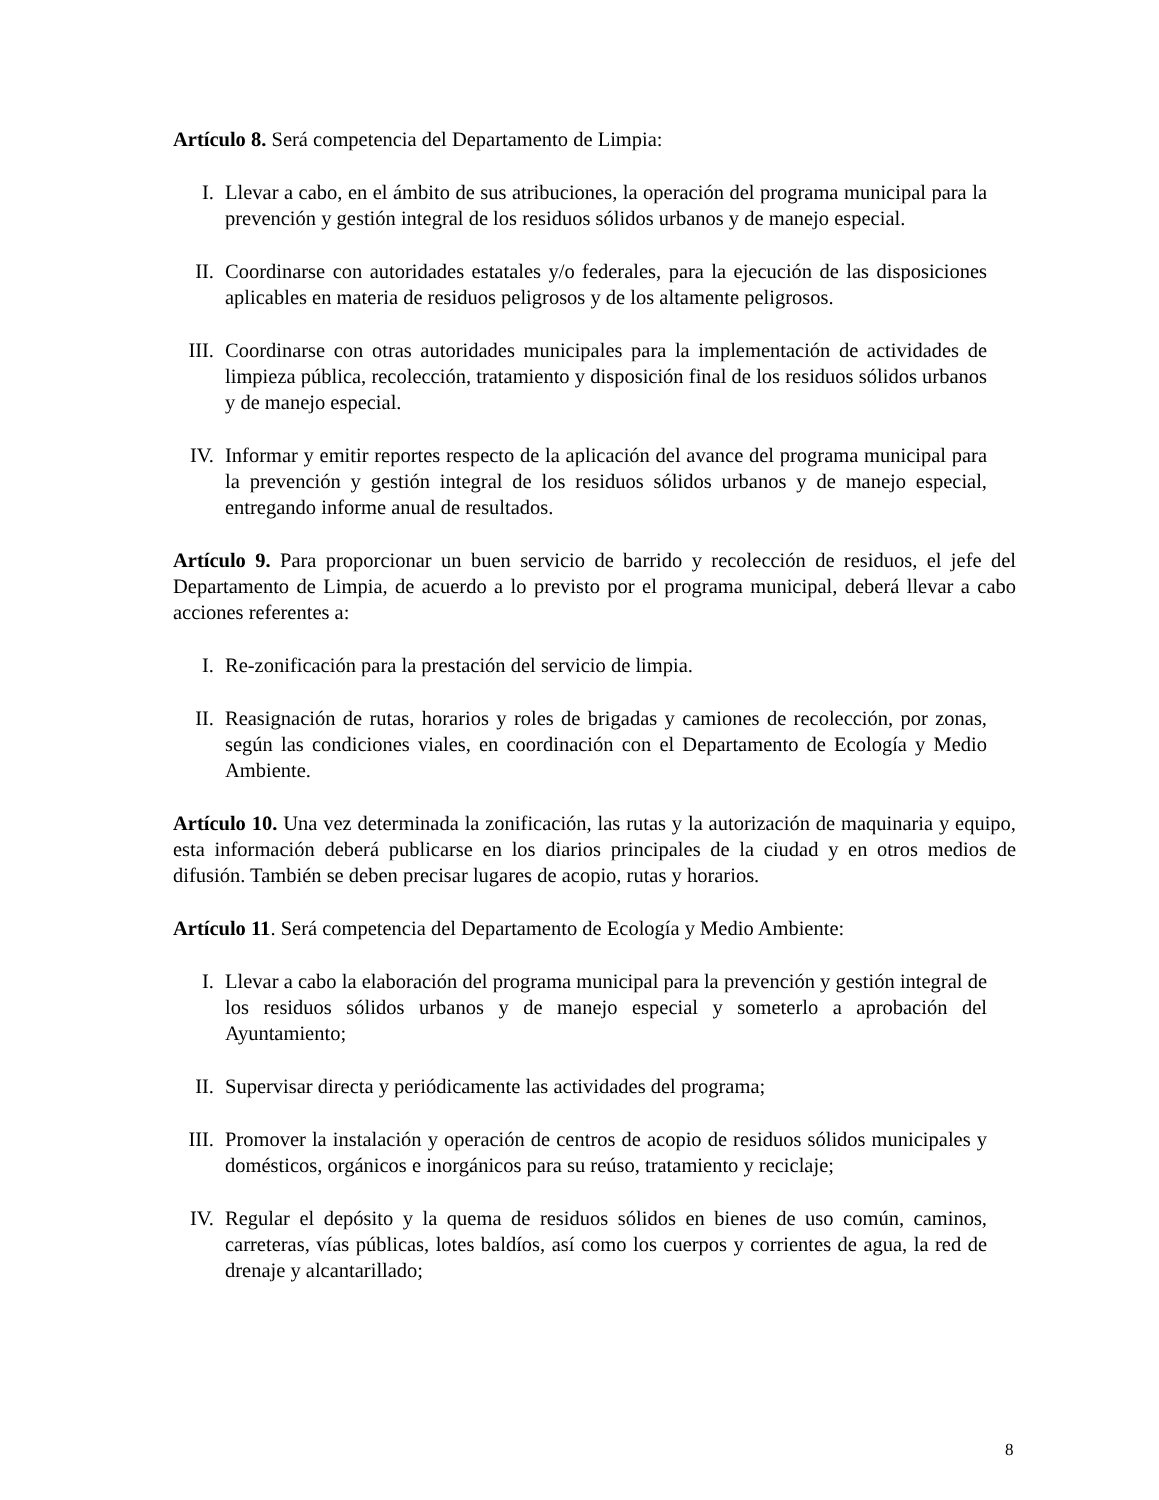Artículo 8. Será competencia del Departamento de Limpia:
I. Llevar a cabo, en el ámbito de sus atribuciones, la operación del programa municipal para la prevención y gestión integral de los residuos sólidos urbanos y de manejo especial.
II. Coordinarse con autoridades estatales y/o federales, para la ejecución de las disposiciones aplicables en materia de residuos peligrosos y de los altamente peligrosos.
III. Coordinarse con otras autoridades municipales para la implementación de actividades de limpieza pública, recolección, tratamiento y disposición final de los residuos sólidos urbanos y de manejo especial.
IV. Informar y emitir reportes respecto de la aplicación del avance del programa municipal para la prevención y gestión integral de los residuos sólidos urbanos y de manejo especial, entregando informe anual de resultados.
Artículo 9. Para proporcionar un buen servicio de barrido y recolección de residuos, el jefe del Departamento de Limpia, de acuerdo a lo previsto por el programa municipal, deberá llevar a cabo acciones referentes a:
I. Re-zonificación para la prestación del servicio de limpia.
II. Reasignación de rutas, horarios y roles de brigadas y camiones de recolección, por zonas, según las condiciones viales, en coordinación con el Departamento de Ecología y Medio Ambiente.
Artículo 10. Una vez determinada la zonificación, las rutas y la autorización de maquinaria y equipo, esta información deberá publicarse en los diarios principales de la ciudad y en otros medios de difusión. También se deben precisar lugares de acopio, rutas y horarios.
Artículo 11. Será competencia del Departamento de Ecología y Medio Ambiente:
I. Llevar a cabo la elaboración del programa municipal para la prevención y gestión integral de los residuos sólidos urbanos y de manejo especial y someterlo a aprobación del Ayuntamiento;
II. Supervisar directa y periódicamente las actividades del programa;
III. Promover la instalación y operación de centros de acopio de residuos sólidos municipales y domésticos, orgánicos e inorgánicos para su reúso, tratamiento y reciclaje;
IV. Regular el depósito y la quema de residuos sólidos en bienes de uso común, caminos, carreteras, vías públicas, lotes baldíos, así como los cuerpos y corrientes de agua, la red de drenaje y alcantarillado;
8